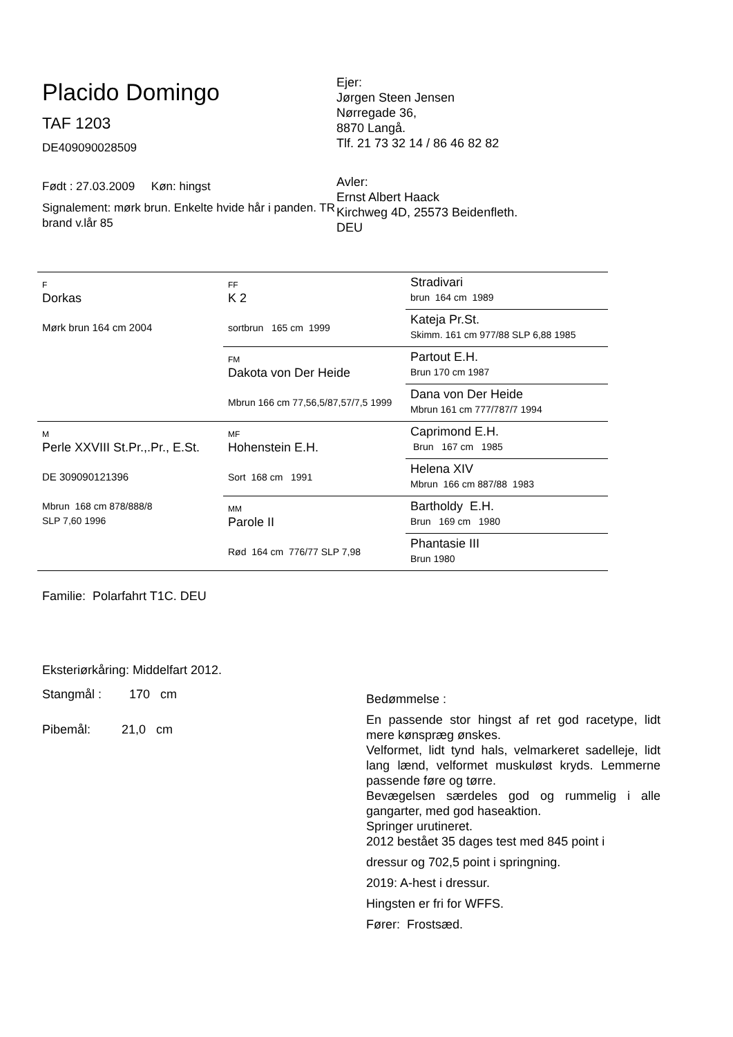Placido Domingo
TAF 1203
DE409090028509
Født : 27.03.2009 Køn: hingst
Signalement: mørk brun. Enkelte hvide hår i panden. TR brand v.lår 85
Ejer:
Jørgen Steen Jensen
Nørregade 36,
8870 Langå.
Tlf. 21 73 32 14 / 86 46 82 82
Avler:
Ernst Albert Haack
Kirchweg 4D, 25573 Beidenfleth.
DEU
| F Dorkas Mørk brun 164 cm 2004 | FF K 2 sortbrun 165 cm 1999 | Stradivari brun 164 cm 1989 |
| | | Kateja Pr.St. Skimm. 161 cm 977/88 SLP 6,88 1985 |
| | FM Dakota von Der Heide Mbrun 166 cm 77,56,5/87,57/7,5 1999 | Partout E.H. Brun 170 cm 1987 |
| | | Dana von Der Heide Mbrun 161 cm 777/787/7 1994 |
| M Perle XXVIII St.Pr.,.Pr., E.St. DE 309090121396 Mbrun 168 cm 878/888/8 SLP 7,60 1996 | MF Hohenstein E.H. Sort 168 cm 1991 | Caprimond E.H. Brun 167 cm 1985 |
| | | Helena XIV Mbrun 166 cm 887/88 1983 |
| | MM Parole II Rød 164 cm 776/77 SLP 7,98 | Bartholdy E.H. Brun 169 cm 1980 |
| | | Phantasie III Brun 1980 |
Familie: Polarfahrt T1C. DEU
Eksteriørkåring: Middelfart 2012.
Stangmål : 170 cm
Pibemål: 21,0 cm
Bedømmelse :
En passende stor hingst af ret god racetype, lidt mere kønspræg ønskes.
Velformet, lidt tynd hals, velmarkeret sadelleje, lidt lang lænd, velformet muskuløst kryds. Lemmerne passende føre og tørre.
Bevægelsen særdeles god og rummelig i alle gangarter, med god haseaktion.
Springer urutineret.
2012 bestået 35 dages test med 845 point i
dressur og 702,5 point i springning.
2019: A-hest i dressur.
Hingsten er fri for WFFS.
Fører: Frostsæd.